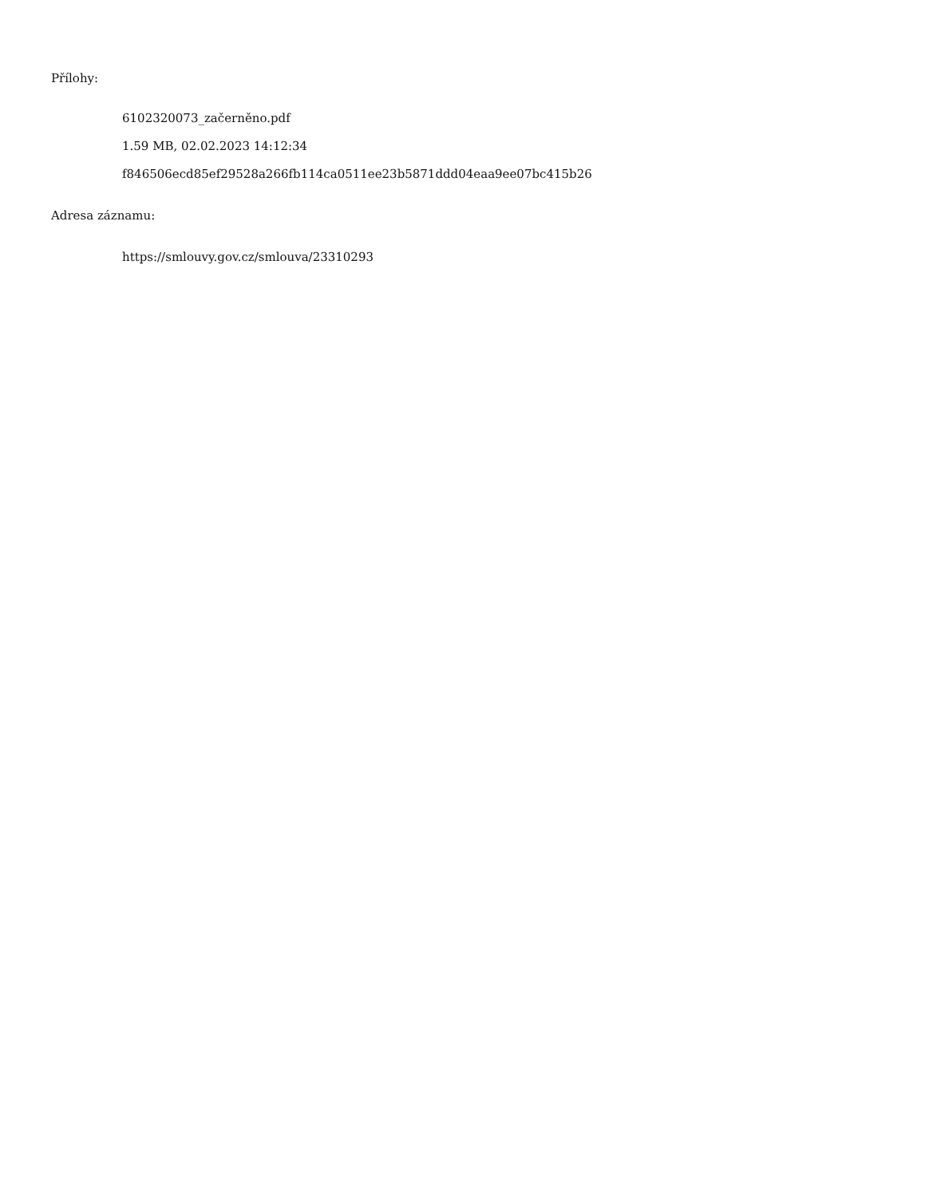Přílohy:
6102320073_začerněno.pdf
1.59 MB, 02.02.2023 14:12:34
f846506ecd85ef29528a266fb114ca0511ee23b5871ddd04eaa9ee07bc415b26
Adresa záznamu:
https://smlouvy.gov.cz/smlouva/23310293